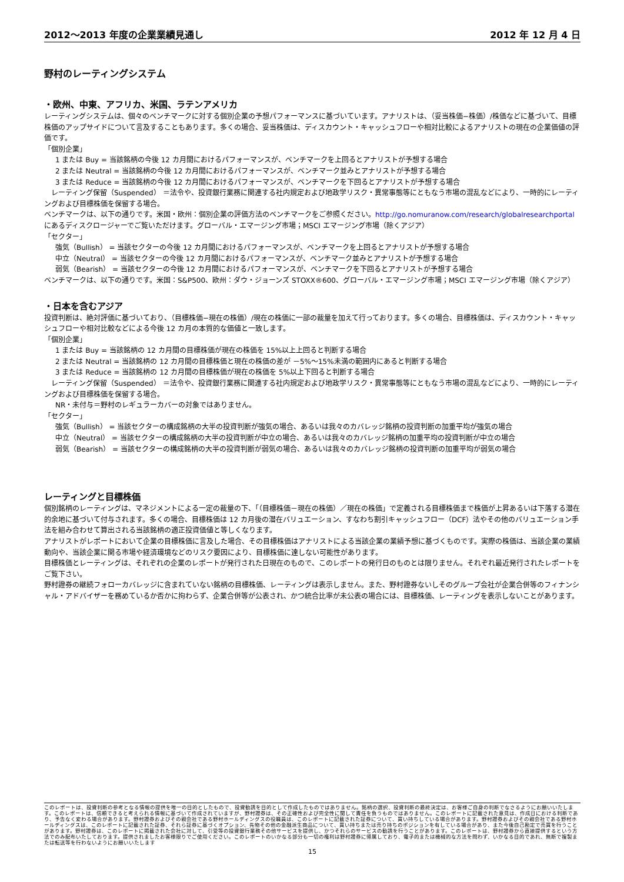2012～2013 年度の企業業績見通し 2012 年 12 月 4 日
野村のレーティングシステム
・欧州、中東、アフリカ、米国、ラテンアメリカ
レーティングシステムは、個々のベンチマークに対する個別企業の予想パフォーマンスに基づいています。アナリストは、（妥当株価−株価）/株価などに基づいて、目標株価のアップサイドについて言及することもあります。多くの場合、妥当株価は、ディスカウント・キャッシュフローや相対比較によるアナリストの現在の企業価値の評価です。
「個別企業」
1 または Buy = 当該銘柄の今後 12 カ月間におけるパフォーマンスが、ベンチマークを上回るとアナリストが予想する場合
2 または Neutral = 当該銘柄の今後 12 カ月間におけるパフォーマンスが、ベンチマーク並みとアナリストが予想する場合
3 または Reduce = 当該銘柄の今後 12 カ月間におけるパフォーマンスが、ベンチマークを下回るとアナリストが予想する場合
　レーティング保留（Suspended） ＝法令や、投資銀行業務に関連する社内規定および地政学リスク・異常事態等にともなう市場の混乱などにより、一時的にレーティングおよび目標株価を保留する場合。
ベンチマークは、以下の通りです。米国・欧州：個別企業の評価方法のベンチマークをご参照ください。http://go.nomuranow.com/research/globalresearchportal にあるディスクロージャーでご覧いただけます。グローバル・エマージング市場；MSCI エマージング市場（除くアジア）
「セクター」
強気（Bullish） = 当該セクターの今後 12 カ月間におけるパフォーマンスが、ベンチマークを上回るとアナリストが予想する場合
中立（Neutral） = 当該セクターの今後 12 カ月間におけるパフォーマンスが、ベンチマーク並みとアナリストが予想する場合
弱気（Bearish） = 当該セクターの今後 12 カ月間におけるパフォーマンスが、ベンチマークを下回るとアナリストが予想する場合
ベンチマークは、以下の通りです。米国：S&P500、欧州：ダウ・ジョーンズ STOXX®600、グローバル・エマージング市場；MSCI エマージング市場（除くアジア）
・日本を含むアジア
投資判断は、絶対評価に基づいており、（目標株価−現在の株価）/現在の株価に一部の裁量を加えて行っております。多くの場合、目標株価は、ディスカウント・キャッシュフローや相対比較などによる今後 12 カ月の本質的な価値と一致します。
「個別企業」
1 または Buy = 当該銘柄の 12 カ月間の目標株価が現在の株価を 15%以上上回ると判断する場合
2 または Neutral = 当該銘柄の 12 カ月間の目標株価と現在の株価の差が －5%～15%未満の範囲内にあると判断する場合
3 または Reduce = 当該銘柄の 12 カ月間の目標株価が現在の株価を 5%以上下回ると判断する場合
　レーティング保留（Suspended） ＝法令や、投資銀行業務に関連する社内規定および地政学リスク・異常事態等にともなう市場の混乱などにより、一時的にレーティングおよび目標株価を保留する場合。
NR・未付与＝野村のレギュラーカバーの対象ではありません。
「セクター」
強気（Bullish） = 当該セクターの構成銘柄の大半の投資判断が強気の場合、あるいは我々のカバレッジ銘柄の投資判断の加重平均が強気の場合
中立（Neutral） = 当該セクターの構成銘柄の大半の投資判断が中立の場合、あるいは我々のカバレッジ銘柄の加重平均の投資判断が中立の場合
弱気（Bearish） = 当該セクターの構成銘柄の大半の投資判断が弱気の場合、あるいは我々のカバレッジ銘柄の投資判断の加重平均が弱気の場合
レーティングと目標株価
個別銘柄のレーティングは、マネジメントによる一定の裁量の下、「（目標株価－現在の株価）／現在の株価」で定義される目標株価まで株価が上昇あるいは下落する潜在的余地に基づいて付与されます。多くの場合、目標株価は 12 カ月後の潜在バリュエーション、すなわち割引キャッシュフロー（DCF）法やその他のバリュエーション手法を組み合わせて算出される当該銘柄の適正投資価値と等しくなります。
アナリストがレポートにおいて企業の目標株価に言及した場合、その目標株価はアナリストによる当該企業の業績予想に基づくものです。実際の株価は、当該企業の業績動向や、当該企業に関る市場や経済環境などのリスク要因により、目標株価に達しない可能性があります。
目標株価とレーティングは、それぞれの企業のレポートが発行された日現在のもので、このレポートの発行日のものとは限りません。それぞれ最近発行されたレポートをご覧下さい。
野村證券の継続フォローカバレッジに含まれていない銘柄の目標株価、レーティングは表示しません。また、野村證券ないしそのグループ会社が企業合併等のフィナンシャル・アドバイザーを務めているか否かに拘わらず、企業合併等が公表され、かつ統合比率が未公表の場合には、目標株価、レーティングを表示しないことがあります。
このレポートは、投資判断の参考となる情報の提供を唯一の目的としたもので、投資勧誘を目的として作成したものではありません。銘柄の選択、投資判断の最終決定は、お客様ご自身の判断でなさるようにお願いいたします。このレポートは、信頼できると考えられる情報に基づいて作成されていますが、野村證券は、その正確性および完全性に関して責任を負うものではありません。このレポートに記載された意見は、作成日における判断であり、予告なく変わる場合があります。野村證券およびその親会社である野村ホールディングスの役職員は、このレポートに記載された証券について、買い持ちしている場合があります。野村證券およびその親会社である野村ホールディングスは、このレポートに記載された証券、それら証券に基づくオプション、先物その他の金融派生商品について、買い持ちまたは売り持ちのポジションを有している場合があり、また今後自己勘定で売買を行うことがあります。野村證券は、このレポートに掲載された会社に対して、引受等の投資銀行業務その他サービスを提供し、かつそれらのサービスの勧誘を行うことがあります。このレポートは、野村證券から直接提供するという方法でのみ配布いたしております。提供されましたお客様限りでご使用ください。このレポートのいかなる部分も一切の権利は野村證券に帰属しており、電子的または機械的な方法を問わず、いかなる目的であれ、無断で複製または転送等を行わないようにお願いいたします
15